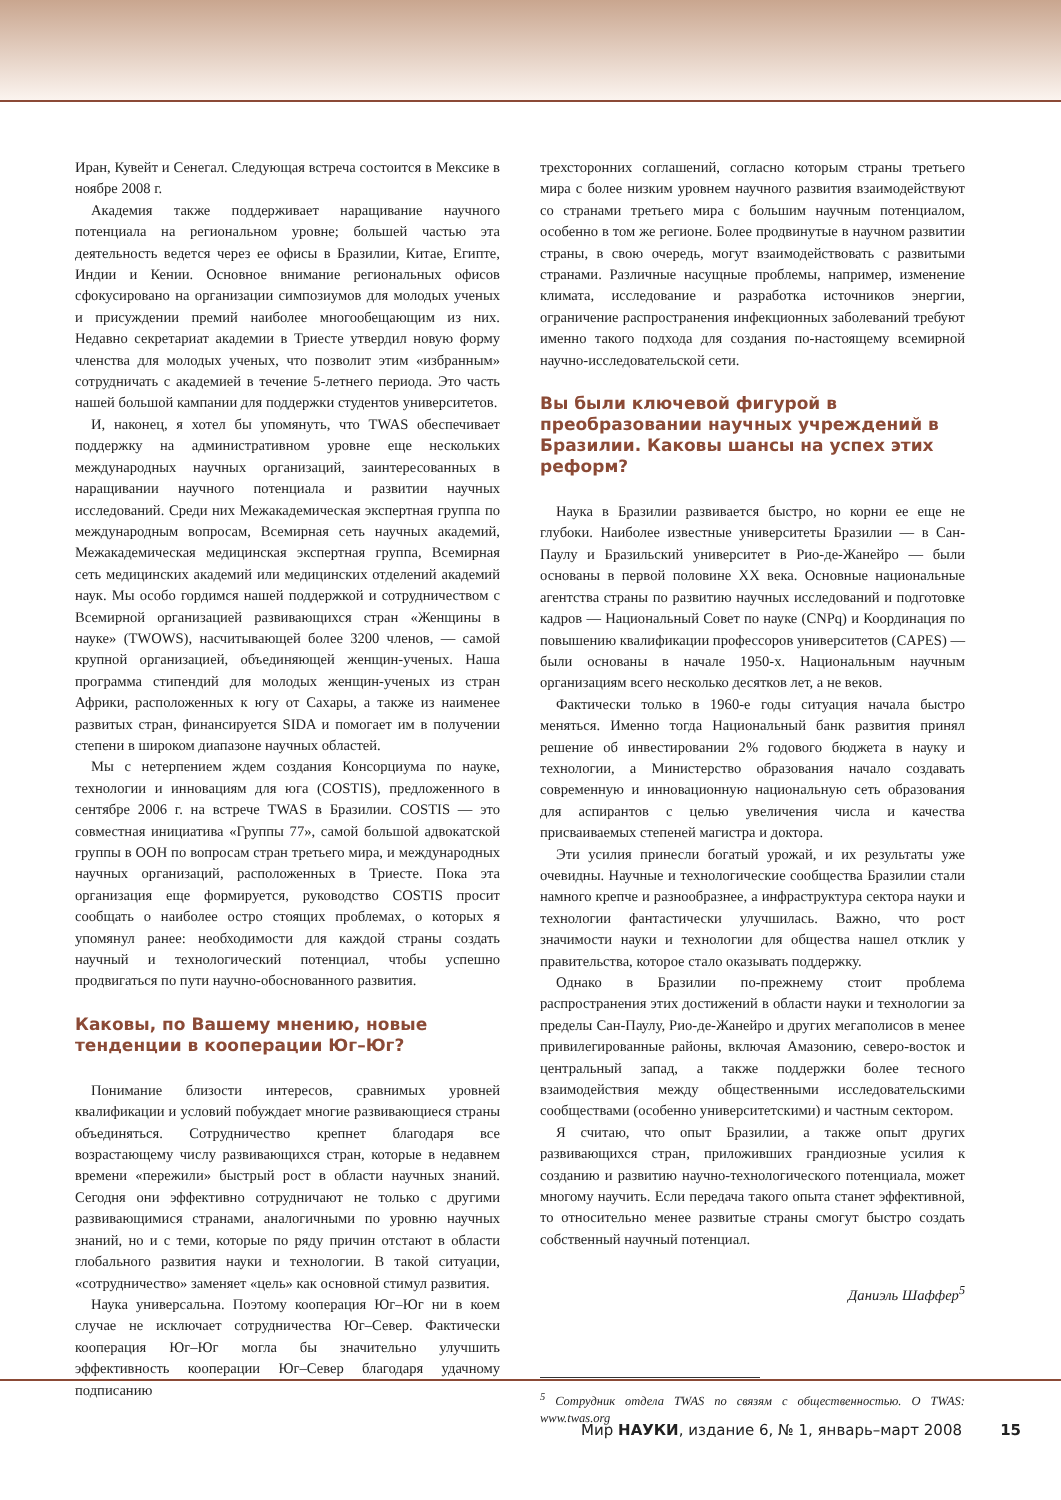Иран, Кувейт и Сенегал. Следующая встреча состоится в Мексике в ноябре 2008 г.
Академия также поддерживает наращивание научного потенциала на региональном уровне; большей частью эта деятельность ведется через ее офисы в Бразилии, Китае, Египте, Индии и Кении. Основное внимание региональных офисов сфокусировано на организации симпозиумов для молодых ученых и присуждении премий наиболее многообещающим из них. Недавно секретариат академии в Триесте утвердил новую форму членства для молодых ученых, что позволит этим «избранным» сотрудничать с академией в течение 5-летнего периода. Это часть нашей большой кампании для поддержки студентов университетов.
И, наконец, я хотел бы упомянуть, что TWAS обеспечивает поддержку на административном уровне еще нескольких международных научных организаций, заинтересованных в наращивании научного потенциала и развитии научных исследований. Среди них Межакадемическая экспертная группа по международным вопросам, Всемирная сеть научных академий, Межакадемическая медицинская экспертная группа, Всемирная сеть медицинских академий или медицинских отделений академий наук. Мы особо гордимся нашей поддержкой и сотрудничеством с Всемирной организацией развивающихся стран «Женщины в науке» (TWOWS), насчитывающей более 3200 членов, — самой крупной организацией, объединяющей женщин-ученых. Наша программа стипендий для молодых женщин-ученых из стран Африки, расположенных к югу от Сахары, а также из наименее развитых стран, финансируется SIDA и помогает им в получении степени в широком диапазоне научных областей.
Мы с нетерпением ждем создания Консорциума по науке, технологии и инновациям для юга (COSTIS), предложенного в сентябре 2006 г. на встрече TWAS в Бразилии. COSTIS — это совместная инициатива «Группы 77», самой большой адвокатской группы в ООН по вопросам стран третьего мира, и международных научных организаций, расположенных в Триесте. Пока эта организация еще формируется, руководство COSTIS просит сообщать о наиболее остро стоящих проблемах, о которых я упомянул ранее: необходимости для каждой страны создать научный и технологический потенциал, чтобы успешно продвигаться по пути научно-обоснованного развития.
Каковы, по Вашему мнению, новые тенденции в кооперации Юг–Юг?
Понимание близости интересов, сравнимых уровней квалификации и условий побуждает многие развивающиеся страны объединяться. Сотрудничество крепнет благодаря все возрастающему числу развивающихся стран, которые в недавнем времени «пережили» быстрый рост в области научных знаний. Сегодня они эффективно сотрудничают не только с другими развивающимися странами, аналогичными по уровню научных знаний, но и с теми, которые по ряду причин отстают в области глобального развития науки и технологии. В такой ситуации, «сотрудничество» заменяет «цель» как основной стимул развития.
Наука универсальна. Поэтому кооперация Юг–Юг ни в коем случае не исключает сотрудничества Юг–Север. Фактически кооперация Юг–Юг могла бы значительно улучшить эффективность кооперации Юг–Север благодаря удачному подписанию
трехсторонних соглашений, согласно которым страны третьего мира с более низким уровнем научного развития взаимодействуют со странами третьего мира с большим научным потенциалом, особенно в том же регионе. Более продвинутые в научном развитии страны, в свою очередь, могут взаимодействовать с развитыми странами. Различные насущные проблемы, например, изменение климата, исследование и разработка источников энергии, ограничение распространения инфекционных заболеваний требуют именно такого подхода для создания по-настоящему всемирной научно-исследовательской сети.
Вы были ключевой фигурой в преобразовании научных учреждений в Бразилии. Каковы шансы на успех этих реформ?
Наука в Бразилии развивается быстро, но корни ее еще не глубоки. Наиболее известные университеты Бразилии — в Сан-Паулу и Бразильский университет в Рио-де-Жанейро — были основаны в первой половине XX века. Основные национальные агентства страны по развитию научных исследований и подготовке кадров — Национальный Совет по науке (CNPq) и Координация по повышению квалификации профессоров университетов (CAPES) — были основаны в начале 1950-х. Национальным научным организациям всего несколько десятков лет, а не веков.
Фактически только в 1960-е годы ситуация начала быстро меняться. Именно тогда Национальный банк развития принял решение об инвестировании 2% годового бюджета в науку и технологии, а Министерство образования начало создавать современную и инновационную национальную сеть образования для аспирантов с целью увеличения числа и качества присваиваемых степеней магистра и доктора.
Эти усилия принесли богатый урожай, и их результаты уже очевидны. Научные и технологические сообщества Бразилии стали намного крепче и разнообразнее, а инфраструктура сектора науки и технологии фантастически улучшилась. Важно, что рост значимости науки и технологии для общества нашел отклик у правительства, которое стало оказывать поддержку.
Однако в Бразилии по-прежнему стоит проблема распространения этих достижений в области науки и технологии за пределы Сан-Паулу, Рио-де-Жанейро и других мегаполисов в менее привилегированные районы, включая Амазонию, северо-восток и центральный запад, а также поддержки более тесного взаимодействия между общественными исследовательскими сообществами (особенно университетскими) и частным сектором.
Я считаю, что опыт Бразилии, а также опыт других развивающихся стран, приложивших грандиозные усилия к созданию и развитию научно-технологического потенциала, может многому научить. Если передача такого опыта станет эффективной, то относительно менее развитые страны смогут быстро создать собственный научный потенциал.
Даниэль Шаффер<sup>5</sup>
<sup>5</sup> Сотрудник отдела TWAS по связям с общественностью. О TWAS: www.twas.org
Мир НАУКИ, издание 6, № 1, январь–март 2008 15